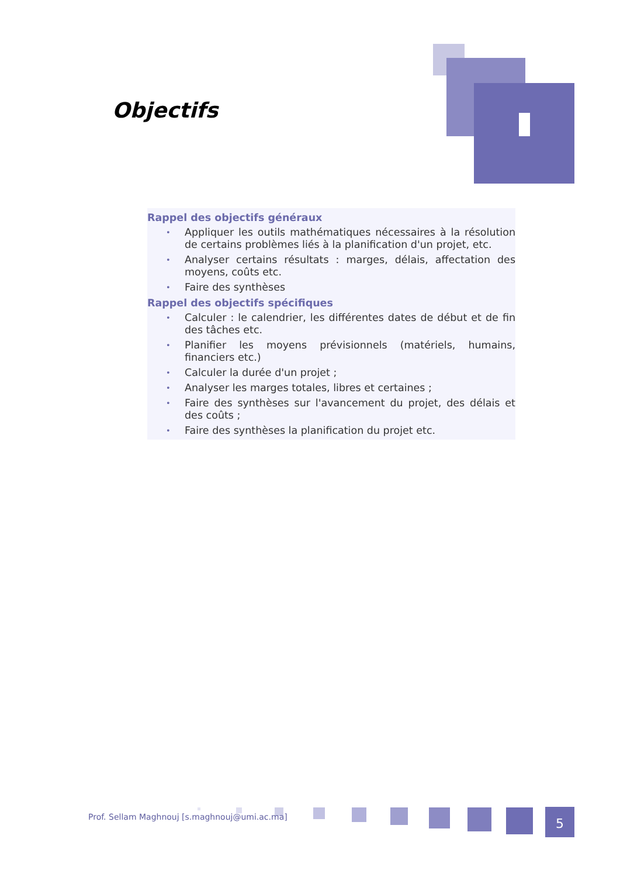Objectifs
Rappel des objectifs généraux
• Appliquer les outils mathématiques nécessaires à la résolution de certains problèmes liés à la planification d'un projet, etc.
• Analyser certains résultats : marges, délais, affectation des moyens, coûts etc.
• Faire des synthèses
Rappel des objectifs spécifiques
• Calculer : le calendrier, les différentes dates de début et de fin des tâches etc.
• Planifier les moyens prévisionnels (matériels, humains, financiers etc.)
• Calculer la durée d'un projet ;
• Analyser les marges totales, libres et certaines ;
• Faire des synthèses sur l'avancement du projet, des délais et des coûts ;
• Faire des synthèses la planification du projet etc.
Prof. Sellam Maghnouj [s.maghnouj@umi.ac.ma]
5